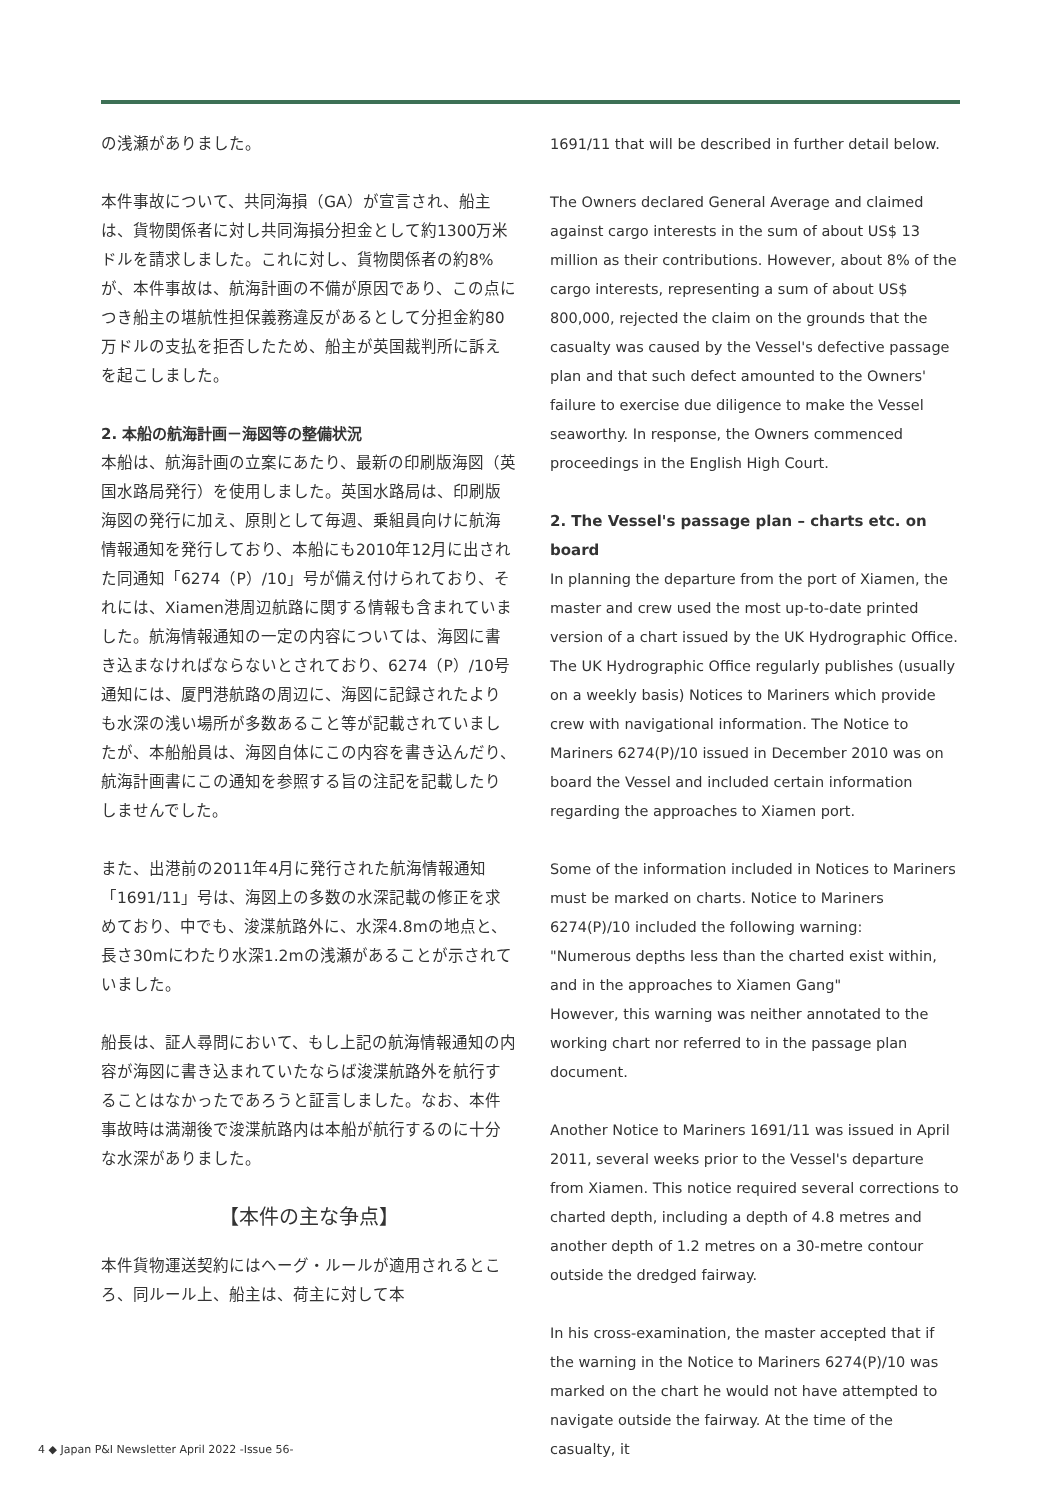の浅瀬がありました。
本件事故について、共同海損（GA）が宣言され、船主は、貨物関係者に対し共同海損分担金として約1300万米ドルを請求しました。これに対し、貨物関係者の約8%が、本件事故は、航海計画の不備が原因であり、この点につき船主の堪航性担保義務違反があるとして分担金約80万ドルの支払を拒否したため、船主が英国裁判所に訴えを起こしました。
2. 本船の航海計画－海図等の整備状況
本船は、航海計画の立案にあたり、最新の印刷版海図（英国水路局発行）を使用しました。英国水路局は、印刷版海図の発行に加え、原則として毎週、乗組員向けに航海情報通知を発行しており、本船にも2010年12月に出された同通知「6274（P）/10」号が備え付けられており、それには、Xiamen港周辺航路に関する情報も含まれていました。航海情報通知の一定の内容については、海図に書き込まなければならないとされており、6274（P）/10号通知には、厦門港航路の周辺に、海図に記録されたよりも水深の浅い場所が多数あること等が記載されていましたが、本船船員は、海図自体にこの内容を書き込んだり、航海計画書にこの通知を参照する旨の注記を記載したりしませんでした。
また、出港前の2011年4月に発行された航海情報通知「1691/11」号は、海図上の多数の水深記載の修正を求めており、中でも、浚渫航路外に、水深4.8mの地点と、長さ30mにわたり水深1.2mの浅瀬があることが示されていました。
船長は、証人尋問において、もし上記の航海情報通知の内容が海図に書き込まれていたならば浚渫航路外を航行することはなかったであろうと証言しました。なお、本件事故時は満潮後で浚渫航路内は本船が航行するのに十分な水深がありました。
【本件の主な争点】
本件貨物運送契約にはヘーグ・ルールが適用されるところ、同ルール上、船主は、荷主に対して本
1691/11 that will be described in further detail below.
The Owners declared General Average and claimed against cargo interests in the sum of about US$ 13 million as their contributions. However, about 8% of the cargo interests, representing a sum of about US$ 800,000, rejected the claim on the grounds that the casualty was caused by the Vessel's defective passage plan and that such defect amounted to the Owners' failure to exercise due diligence to make the Vessel seaworthy. In response, the Owners commenced proceedings in the English High Court.
2. The Vessel's passage plan – charts etc. on board
In planning the departure from the port of Xiamen, the master and crew used the most up-to-date printed version of a chart issued by the UK Hydrographic Office. The UK Hydrographic Office regularly publishes (usually on a weekly basis) Notices to Mariners which provide crew with navigational information. The Notice to Mariners 6274(P)/10 issued in December 2010 was on board the Vessel and included certain information regarding the approaches to Xiamen port.
Some of the information included in Notices to Mariners must be marked on charts. Notice to Mariners 6274(P)/10 included the following warning:
"Numerous depths less than the charted exist within, and in the approaches to Xiamen Gang"
However, this warning was neither annotated to the working chart nor referred to in the passage plan document.
Another Notice to Mariners 1691/11 was issued in April 2011, several weeks prior to the Vessel's departure from Xiamen. This notice required several corrections to charted depth, including a depth of 4.8 metres and another depth of 1.2 metres on a 30-metre contour outside the dredged fairway.
In his cross-examination, the master accepted that if the warning in the Notice to Mariners 6274(P)/10 was marked on the chart he would not have attempted to navigate outside the fairway. At the time of the casualty, it
4 ◆ Japan P&I Newsletter April 2022 -Issue 56-